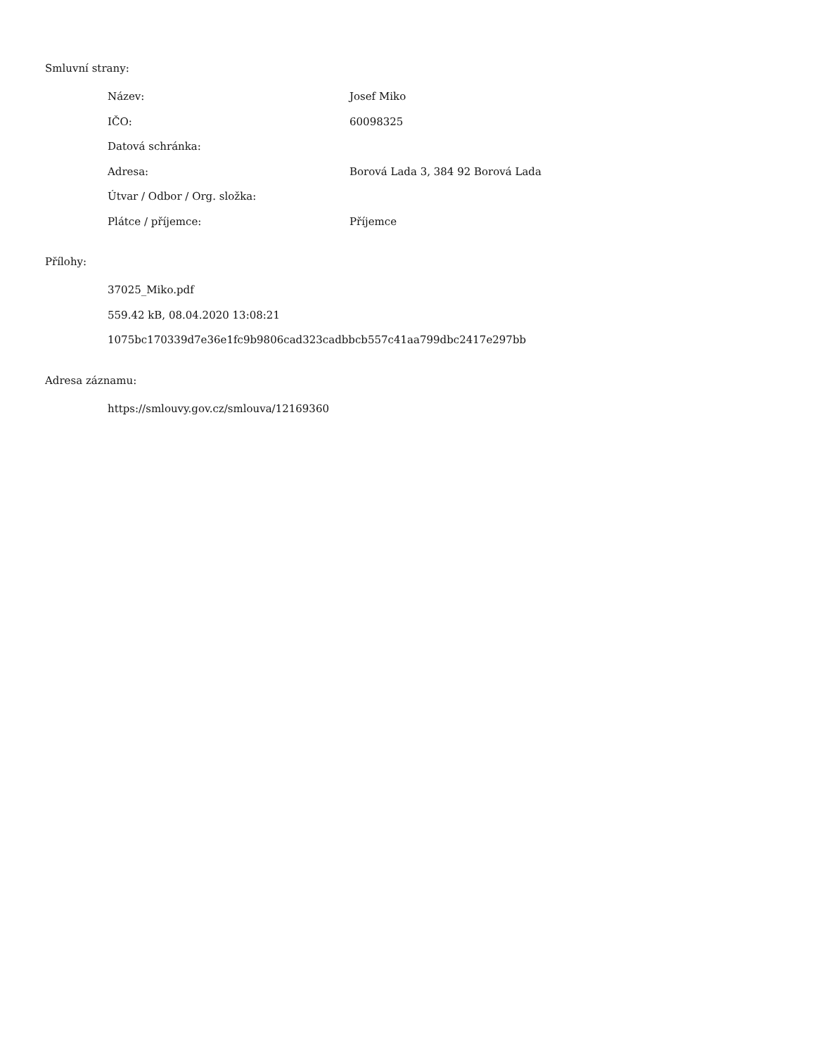Smluvní strany:
| Název: | Josef Miko |
| IČO: | 60098325 |
| Datová schránka: | |
| Adresa: | Borová Lada 3, 384 92 Borová Lada |
| Útvar / Odbor / Org. složka: | |
| Plátce / příjemce: | Příjemce |
Přílohy:
37025_Miko.pdf
559.42 kB, 08.04.2020 13:08:21
1075bc170339d7e36e1fc9b9806cad323cadbbcb557c41aa799dbc2417e297bb
Adresa záznamu:
https://smlouvy.gov.cz/smlouva/12169360